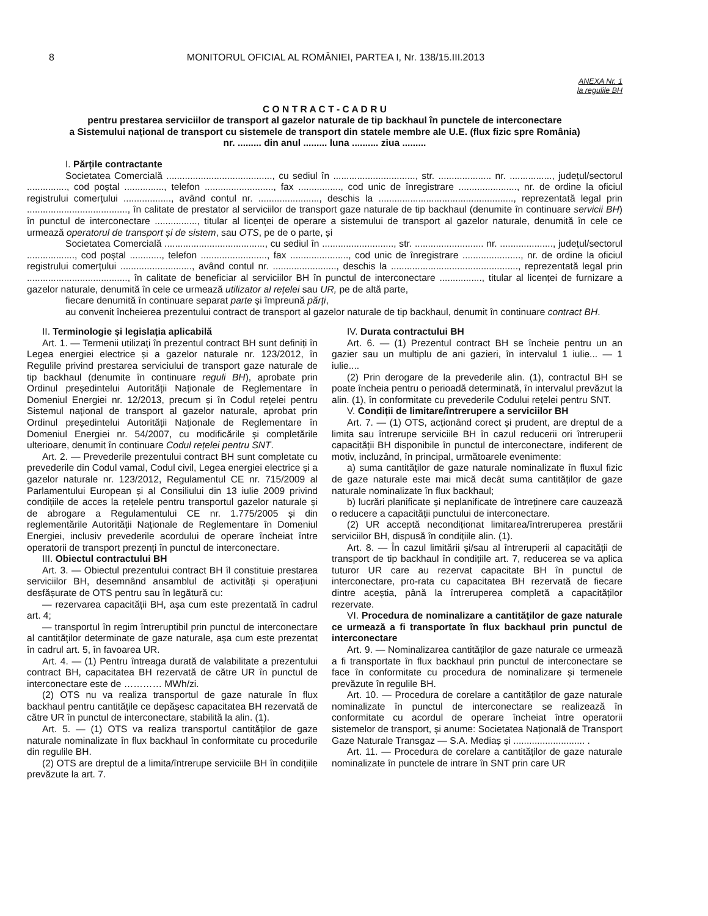8 MONITORUL OFICIAL AL ROMÂNIEI, PARTEA I, Nr. 138/15.III.2013
ANEXA Nr. 1
la regulile BH
C O N T R A C T - C A D R U
pentru prestarea serviciilor de transport al gazelor naturale de tip backhaul în punctele de interconectare
a Sistemului național de transport cu sistemele de transport din statele membre ale U.E. (flux fizic spre România)
nr. ......... din anul ......... luna .......... ziua .........
I. Părțile contractante
Societatea Comercială ........................................, cu sediul în ..............................., str. .................... nr. ................, județul/sectorul ..............., cod poștal ..............., telefon .........................., fax ................, cod unic de înregistrare ......................, nr. de ordine la oficiul registrului comerțului .................., având contul nr. ......................., deschis la ..................................................., reprezentată legal prin ......................................, în calitate de prestator al serviciilor de transport gaze naturale de tip backhaul (denumite în continuare servicii BH) în punctul de interconectare ................, titular al licenței de operare a sistemului de transport al gazelor naturale, denumită în cele ce urmează operatorul de transport și de sistem, sau OTS, pe de o parte, și
Societatea Comercială ......................................, cu sediul în ..........................., str. .......................... nr. ...................., județul/sectorul .................., cod poștal ............, telefon ........................., fax ......................, cod unic de înregistrare ......................, nr. de ordine la oficiul registrului comerțului ..........................., având contul nr. ........................, deschis la ................................................, reprezentată legal prin ......................................, în calitate de beneficiar al serviciilor BH în punctul de interconectare ................, titular al licenței de furnizare a gazelor naturale, denumită în cele ce urmează utilizator al rețelei sau UR, pe de altă parte,
fiecare denumită în continuare separat parte și împreună părți,
au convenit încheierea prezentului contract de transport al gazelor naturale de tip backhaul, denumit în continuare contract BH.
II. Terminologie și legislația aplicabilă
Art. 1. — Termenii utilizați în prezentul contract BH sunt definiți în Legea energiei electrice și a gazelor naturale nr. 123/2012, în Regulile privind prestarea serviciului de transport gaze naturale de tip backhaul (denumite în continuare reguli BH), aprobate prin Ordinul președintelui Autorității Naționale de Reglementare în Domeniul Energiei nr. 12/2013, precum și în Codul rețelei pentru Sistemul național de transport al gazelor naturale, aprobat prin Ordinul președintelui Autorității Naționale de Reglementare în Domeniul Energiei nr. 54/2007, cu modificările și completările ulterioare, denumit în continuare Codul rețelei pentru SNT.
Art. 2. — Prevederile prezentului contract BH sunt completate cu prevederile din Codul vamal, Codul civil, Legea energiei electrice și a gazelor naturale nr. 123/2012, Regulamentul CE nr. 715/2009 al Parlamentului European și al Consiliului din 13 iulie 2009 privind condițiile de acces la rețelele pentru transportul gazelor naturale și de abrogare a Regulamentului CE nr. 1.775/2005 și din reglementările Autorității Naționale de Reglementare în Domeniul Energiei, inclusiv prevederile acordului de operare încheiat între operatorii de transport prezenți în punctul de interconectare.
III. Obiectul contractului BH
Art. 3. — Obiectul prezentului contract BH îl constituie prestarea serviciilor BH, desemnând ansamblul de activități și operațiuni desfășurate de OTS pentru sau în legătură cu:
— rezervarea capacității BH, așa cum este prezentată în cadrul art. 4;
— transportul în regim întreruptibil prin punctul de interconectare al cantităților determinate de gaze naturale, așa cum este prezentat în cadrul art. 5, în favoarea UR.
Art. 4. — (1) Pentru întreaga durată de valabilitate a prezentului contract BH, capacitatea BH rezervată de către UR în punctul de interconectare este de ………… MWh/zi.
(2) OTS nu va realiza transportul de gaze naturale în flux backhaul pentru cantitățile ce depășesc capacitatea BH rezervată de către UR în punctul de interconectare, stabilită la alin. (1).
Art. 5. — (1) OTS va realiza transportul cantităților de gaze naturale nominalizate în flux backhaul în conformitate cu procedurile din regulile BH.
(2) OTS are dreptul de a limita/întrerupe serviciile BH în condițiile prevăzute la art. 7.
IV. Durata contractului BH
Art. 6. — (1) Prezentul contract BH se încheie pentru un an gazier sau un multiplu de ani gazieri, în intervalul 1 iulie... — 1 iulie....
(2) Prin derogare de la prevederile alin. (1), contractul BH se poate încheia pentru o perioadă determinată, în intervalul prevăzut la alin. (1), în conformitate cu prevederile Codului rețelei pentru SNT.
V. Condiții de limitare/întrerupere a serviciilor BH
Art. 7. — (1) OTS, acționând corect și prudent, are dreptul de a limita sau întrerupe serviciile BH în cazul reducerii ori întreruperii capacității BH disponibile în punctul de interconectare, indiferent de motiv, incluzând, în principal, următoarele evenimente:
a) suma cantităților de gaze naturale nominalizate în fluxul fizic de gaze naturale este mai mică decât suma cantităților de gaze naturale nominalizate în flux backhaul;
b) lucrări planificate și neplanificate de întreținere care cauzează o reducere a capacității punctului de interconectare.
(2) UR acceptă necondiționat limitarea/întreruperea prestării serviciilor BH, dispusă în condițiile alin. (1).
Art. 8. — În cazul limitării și/sau al întreruperii al capacității de transport de tip backhaul în condițiile art. 7, reducerea se va aplica tuturor UR care au rezervat capacitate BH în punctul de interconectare, pro-rata cu capacitatea BH rezervată de fiecare dintre aceștia, până la întreruperea completă a capacităților rezervate.
VI. Procedura de nominalizare a cantităților de gaze naturale ce urmează a fi transportate în flux backhaul prin punctul de interconectare
Art. 9. — Nominalizarea cantităților de gaze naturale ce urmează a fi transportate în flux backhaul prin punctul de interconectare se face în conformitate cu procedura de nominalizare și termenele prevăzute în regulile BH.
Art. 10. — Procedura de corelare a cantităților de gaze naturale nominalizate în punctul de interconectare se realizează în conformitate cu acordul de operare încheiat între operatorii sistemelor de transport, și anume: Societatea Națională de Transport Gaze Naturale Transgaz — S.A. Mediaș și ........................... .
Art. 11. — Procedura de corelare a cantităților de gaze naturale nominalizate în punctele de intrare în SNT prin care UR